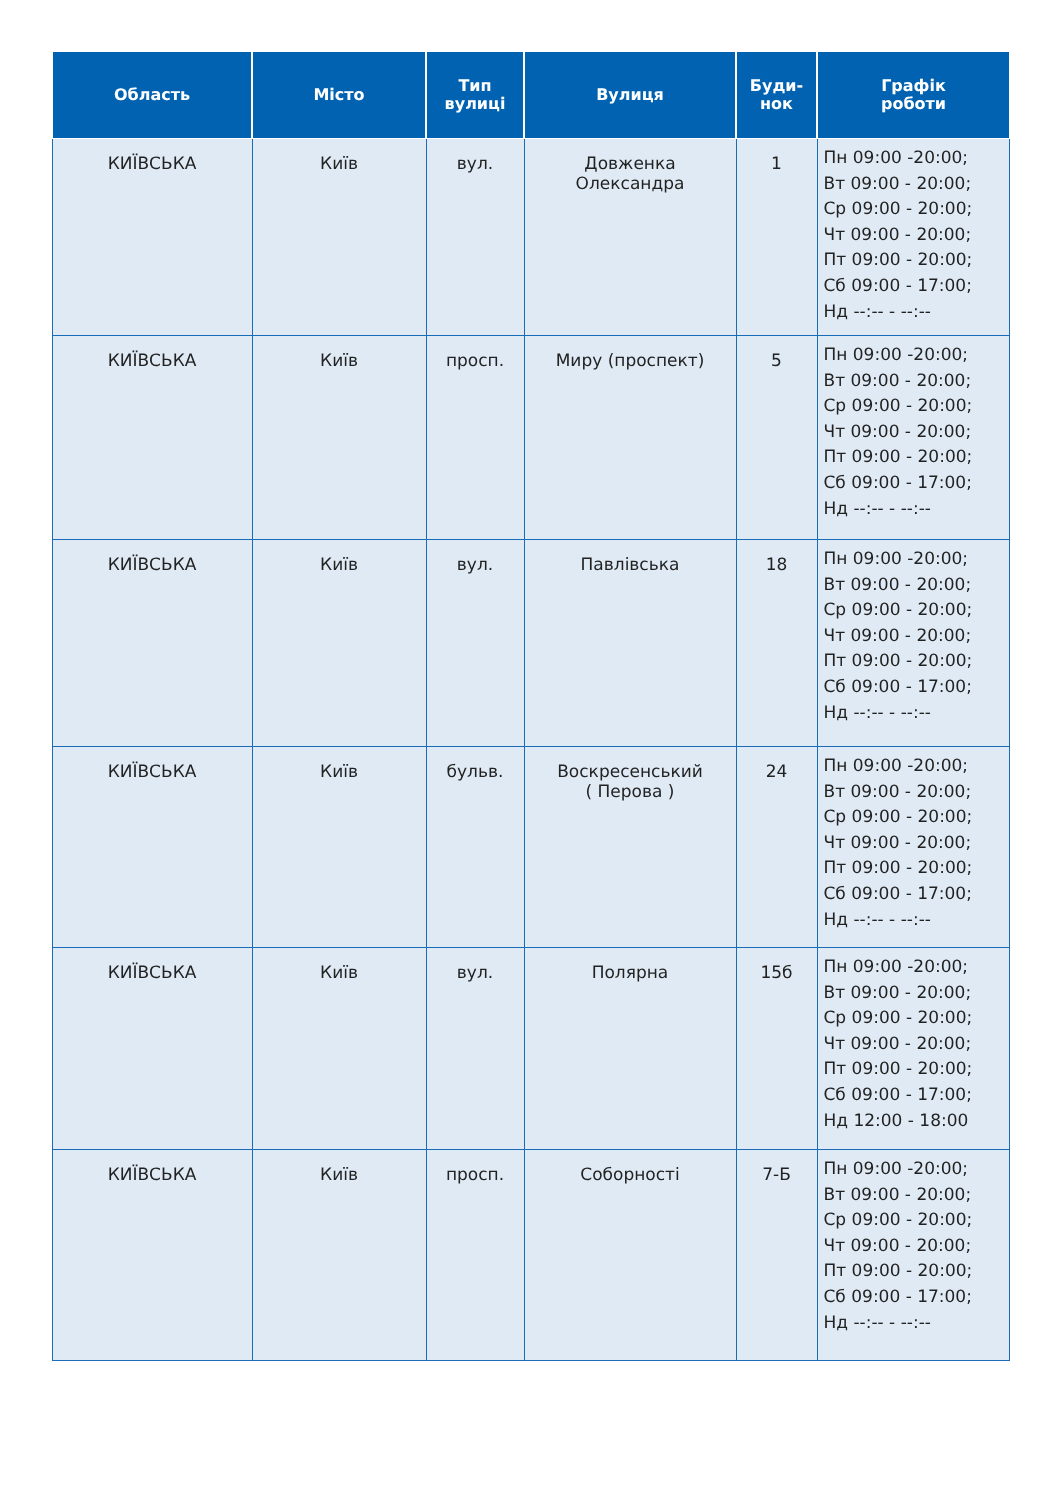| Область | Місто | Тип вулиці | Вулиця | Буди- нок | Графік роботи |
| --- | --- | --- | --- | --- | --- |
| КИЇВСЬКА | Київ | вул. | Довженка Олександра | 1 | Пн 09:00 -20:00; Вт 09:00 - 20:00; Ср 09:00 - 20:00; Чт 09:00 - 20:00; Пт 09:00 - 20:00; Сб 09:00 - 17:00; Нд --:-- - --:-- |
| КИЇВСЬКА | Київ | просп. | Миру (проспект) | 5 | Пн 09:00 -20:00; Вт 09:00 - 20:00; Ср 09:00 - 20:00; Чт 09:00 - 20:00; Пт 09:00 - 20:00; Сб 09:00 - 17:00; Нд --:-- - --:-- |
| КИЇВСЬКА | Київ | вул. | Павлівська | 18 | Пн 09:00 -20:00; Вт 09:00 - 20:00; Ср 09:00 - 20:00; Чт 09:00 - 20:00; Пт 09:00 - 20:00; Сб 09:00 - 17:00; Нд --:-- - --:-- |
| КИЇВСЬКА | Київ | бульв. | Воскресенський ( Перова ) | 24 | Пн 09:00 -20:00; Вт 09:00 - 20:00; Ср 09:00 - 20:00; Чт 09:00 - 20:00; Пт 09:00 - 20:00; Сб 09:00 - 17:00; Нд --:-- - --:-- |
| КИЇВСЬКА | Київ | вул. | Полярна | 15б | Пн 09:00 -20:00; Вт 09:00 - 20:00; Ср 09:00 - 20:00; Чт 09:00 - 20:00; Пт 09:00 - 20:00; Сб 09:00 - 17:00; Нд 12:00 - 18:00 |
| КИЇВСЬКА | Київ | просп. | Соборності | 7-Б | Пн 09:00 -20:00; Вт 09:00 - 20:00; Ср 09:00 - 20:00; Чт 09:00 - 20:00; Пт 09:00 - 20:00; Сб 09:00 - 17:00; Нд --:-- - --:-- |